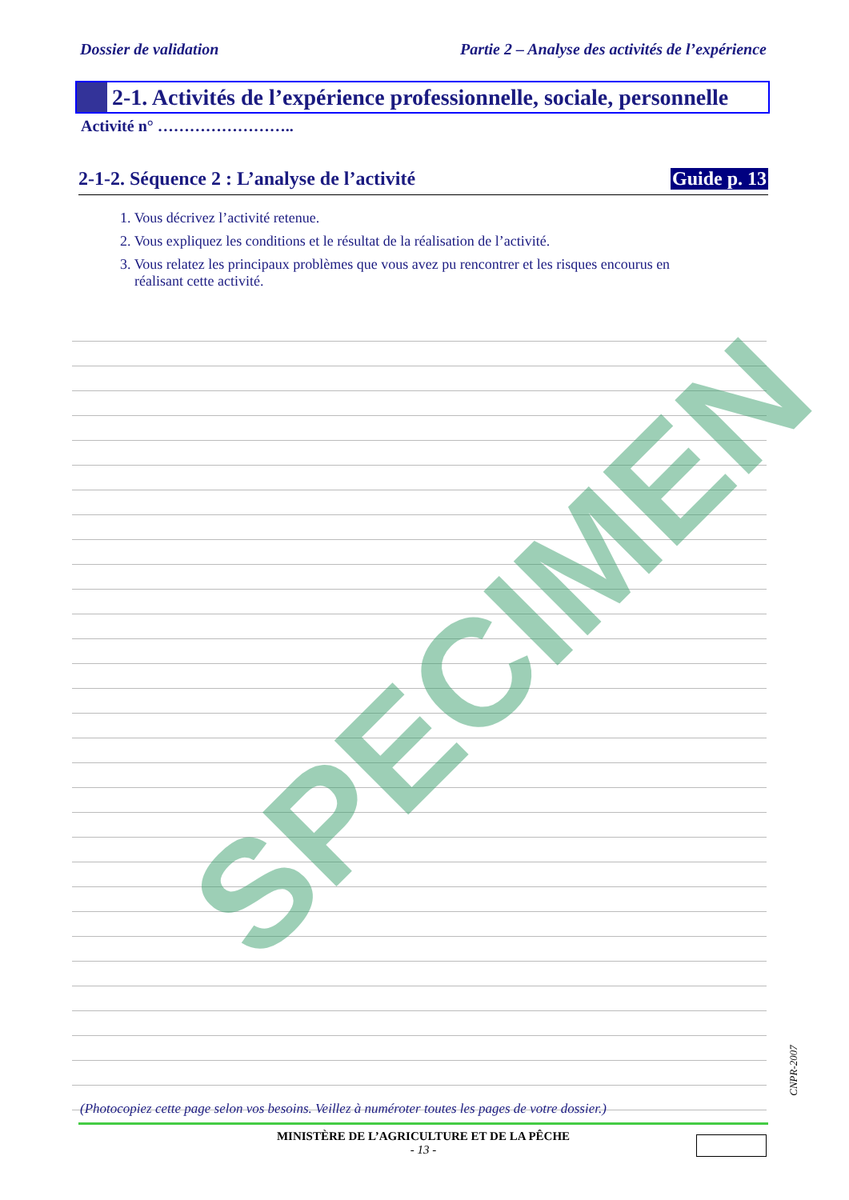Dossier de validation Partie 2 – Analyse des activités de l’expérience
2-1. Activités de l’expérience professionnelle, sociale, personnelle
Activité n° ……………………..
2-1-2. Séquence 2 : L’analyse de l’activité Guide p. 13
1. Vous décrivez l’activité retenue.
2. Vous expliquez les conditions et le résultat de la réalisation de l’activité.
3. Vous relatez les principaux problèmes que vous avez pu rencontrer et les risques encourus en
réalisant cette activité.
SPECIMEN
(Photocopiez cette page selon vos besoins. Veillez à numéroter toutes les pages de votre dossier.)
CNPR-2007
MINISTÈRE DE L’AGRICULTURE ET DE LA PÊCHE
- 13 -